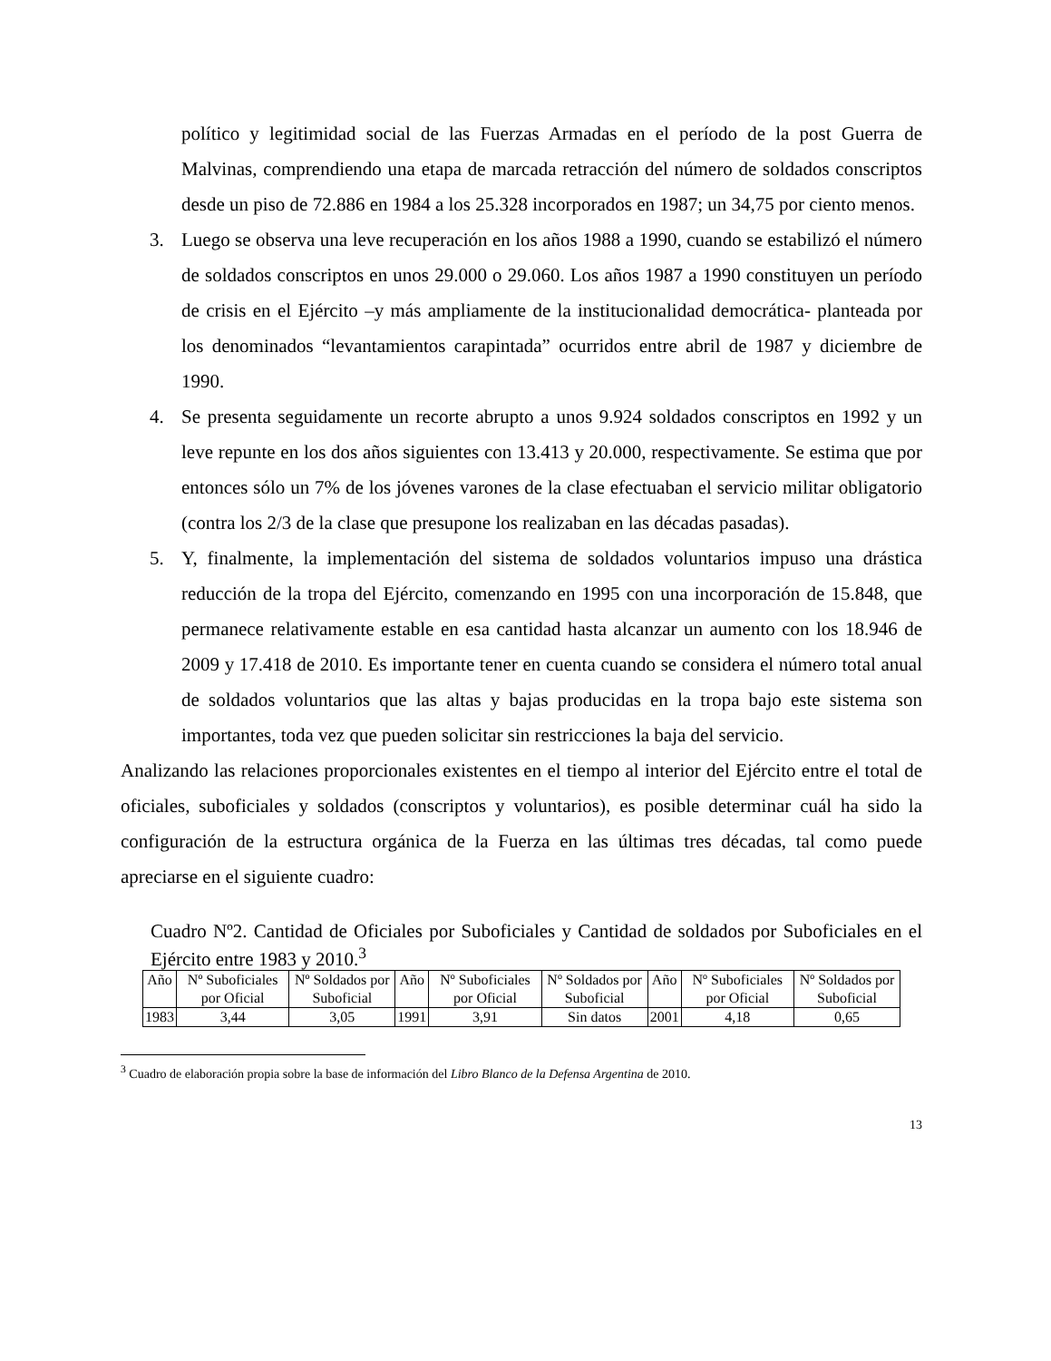político y legitimidad social de las Fuerzas Armadas en el período de la post Guerra de Malvinas, comprendiendo una etapa de marcada retracción del número de soldados conscriptos desde un piso de 72.886 en 1984 a los 25.328 incorporados en 1987; un 34,75 por ciento menos.
3. Luego se observa una leve recuperación en los años 1988 a 1990, cuando se estabilizó el número de soldados conscriptos en unos 29.000 o 29.060. Los años 1987 a 1990 constituyen un período de crisis en el Ejército –y más ampliamente de la institucionalidad democrática- planteada por los denominados “levantamientos carapintada” ocurridos entre abril de 1987 y diciembre de 1990.
4. Se presenta seguidamente un recorte abrupto a unos 9.924 soldados conscriptos en 1992 y un leve repunte en los dos años siguientes con 13.413 y 20.000, respectivamente. Se estima que por entonces sólo un 7% de los jóvenes varones de la clase efectuaban el servicio militar obligatorio (contra los 2/3 de la clase que presupone los realizaban en las décadas pasadas).
5. Y, finalmente, la implementación del sistema de soldados voluntarios impuso una drástica reducción de la tropa del Ejército, comenzando en 1995 con una incorporación de 15.848, que permanece relativamente estable en esa cantidad hasta alcanzar un aumento con los 18.946 de 2009 y 17.418 de 2010. Es importante tener en cuenta cuando se considera el número total anual de soldados voluntarios que las altas y bajas producidas en la tropa bajo este sistema son importantes, toda vez que pueden solicitar sin restricciones la baja del servicio.
Analizando las relaciones proporcionales existentes en el tiempo al interior del Ejército entre el total de oficiales, suboficiales y soldados (conscriptos y voluntarios), es posible determinar cuál ha sido la configuración de la estructura orgánica de la Fuerza en las últimas tres décadas, tal como puede apreciarse en el siguiente cuadro:
Cuadro Nº2. Cantidad de Oficiales por Suboficiales y Cantidad de soldados por Suboficiales en el Ejército entre 1983 y 2010.<sup>3</sup>
| Año | Nº Suboficiales por Oficial | Nº Soldados por Suboficial | Año | Nº Suboficiales por Oficial | Nº Soldados por Suboficial | Año | Nº Suboficiales por Oficial | Nº Soldados por Suboficial |
| --- | --- | --- | --- | --- | --- | --- | --- | --- |
| 1983 | 3,44 | 3,05 | 1991 | 3,91 | Sin datos | 2001 | 4,18 | 0,65 |
<sup>3</sup> Cuadro de elaboración propia sobre la base de información del Libro Blanco de la Defensa Argentina de 2010.
13